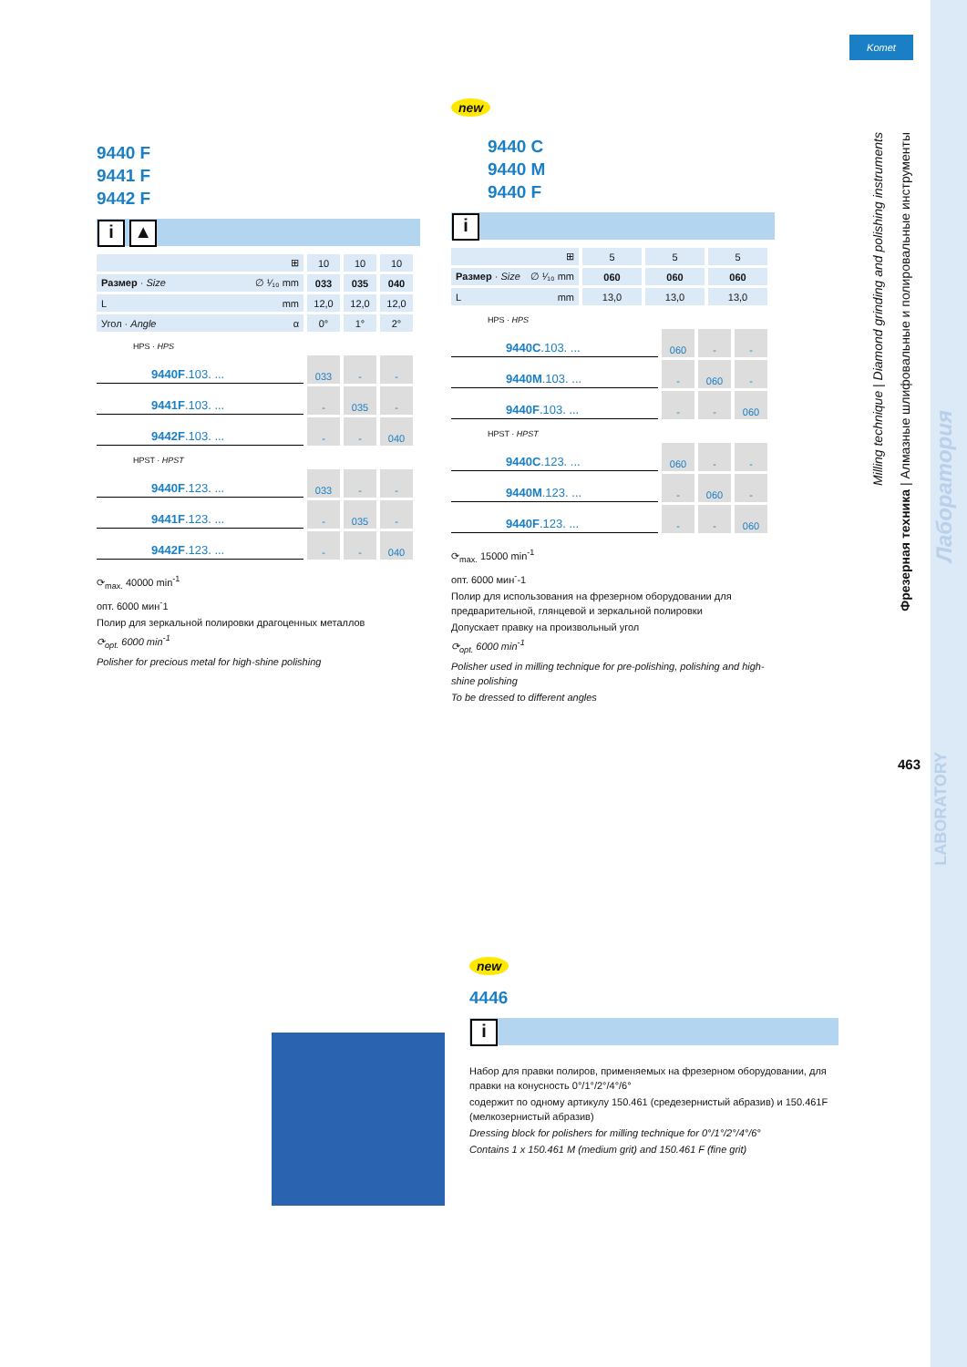Komet
9440 F
9441 F
9442 F
i ▲
| ⊞ | 10 | 10 | 10 |
| Размер · Size ∅ ¹⁄₁₀ mm | 033 | 035 | 040 |
| L mm | 12,0 | 12,0 | 12,0 |
| Угол · Angle α | 0° | 1° | 2° |
HPS · HPS
| 9440F .103. ... | 033 | - | - |
| 9441F .103. ... | - | 035 | - |
| 9442F .103. ... | - | - | 040 |
HPST · HPST
| 9440F .123. ... | 033 | - | - |
| 9441F .123. ... | - | 035 | - |
| 9442F .123. ... | - | - | 040 |
⟳<sub>max.</sub> 40000 min<sup>-1</sup>
опт. 6000 мин<sup>-</sup>1
Полир для зеркальной полировки драгоценных металлов
⟳<sub>opt.</sub> 6000 min<sup>-1</sup>
Polisher for precious metal for high-shine polishing
new
9440 C
9440 M
9440 F
i
| ⊞ | 5 | 5 | 5 |
| Размер · Size ∅ ¹⁄₁₀ mm | 060 | 060 | 060 |
| L mm | 13,0 | 13,0 | 13,0 |
HPS · HPS
| 9440C .103. ... | 060 | - | - |
| 9440M .103. ... | - | 060 | - |
| 9440F .103. ... | - | - | 060 |
HPST · HPST
| 9440C .123. ... | 060 | - | - |
| 9440M .123. ... | - | 060 | - |
| 9440F .123. ... | - | - | 060 |
⟳<sub>max.</sub> 15000 min<sup>-1</sup>
опт. 6000 мин<sup>-</sup>-1
Полир для использования на фрезерном оборудовании для предварительной, глянцевой и зеркальной полировки
Допускает правку на произвольный угол
⟳<sub>opt.</sub> 6000 min<sup>-1</sup>
Polisher used in milling technique for pre-polishing, polishing and high-shine polishing
To be dressed to different angles
new
4446
i
Набор для правки полиров, применяемых на фрезерном оборудовании, для правки на конусность 0°/1°/2°/4°/6°
содержит по одному артикулу 150.461 (средезернистый абразив) и 150.461F (мелкозернистый абразив)
Dressing block for polishers for milling technique for 0°/1°/2°/4°/6°
Contains 1 x 150.461 M (medium grit) and 150.461 F (fine grit)
Milling technique | Diamond grinding and polishing instruments
Фрезерная техника | Алмазные шлифовальные и полировальные инструменты
Лаборатория
LABORATORY
463